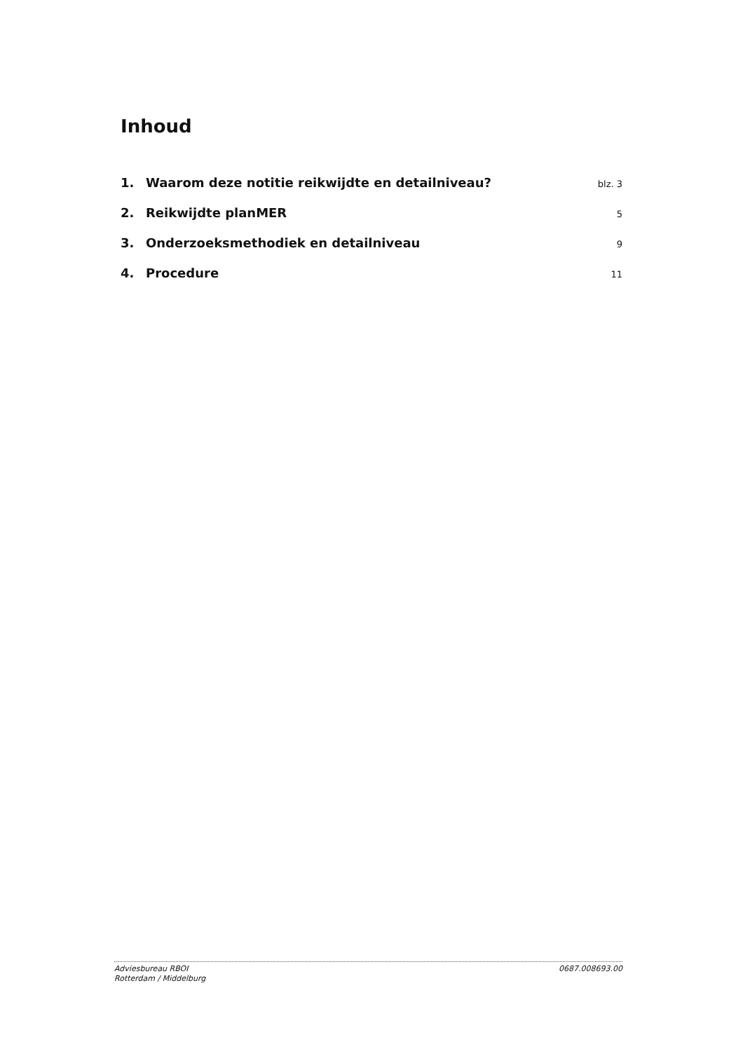Inhoud
1. Waarom deze notitie reikwijdte en detailniveau? blz. 3
2. Reikwijdte planMER 5
3. Onderzoeksmethodiek en detailniveau 9
4. Procedure 11
Adviesbureau RBOI
Rotterdam / Middelburg
0687.008693.00